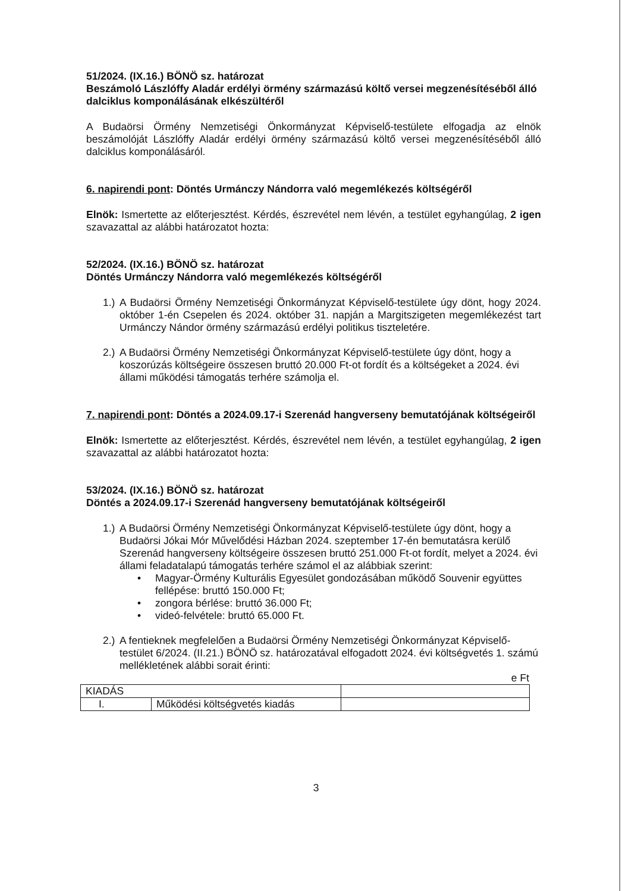51/2024. (IX.16.) BÖNÖ sz. határozat
Beszámoló Lászlóffy Aladár erdélyi örmény származású költő versei megzenésítéséből álló dalciklus komponálásának elkészültéről
A Budaörsi Örmény Nemzetiségi Önkormányzat Képviselő-testülete elfogadja az elnök beszámolóját Lászlóffy Aladár erdélyi örmény származású költő versei megzenésítéséből álló dalciklus komponálásáról.
6. napirendi pont: Döntés Urmánczy Nándorra való megemlékezés költségéről
Elnök: Ismertette az előterjesztést. Kérdés, észrevétel nem lévén, a testület egyhangúlag, 2 igen szavazattal az alábbi határozatot hozta:
52/2024. (IX.16.) BÖNÖ sz. határozat
Döntés Urmánczy Nándorra való megemlékezés költségéről
1.) A Budaörsi Örmény Nemzetiségi Önkormányzat Képviselő-testülete úgy dönt, hogy 2024. október 1-én Csepelen és 2024. október 31. napján a Margitszigeten megemlékezést tart Urmánczy Nándor örmény származású erdélyi politikus tiszteletére.
2.) A Budaörsi Örmény Nemzetiségi Önkormányzat Képviselő-testülete úgy dönt, hogy a koszorúzás költségeire összesen bruttó 20.000 Ft-ot fordít és a költségeket a 2024. évi állami működési támogatás terhére számolja el.
7. napirendi pont: Döntés a 2024.09.17-i Szerenád hangverseny bemutatójának költségeiről
Elnök: Ismertette az előterjesztést. Kérdés, észrevétel nem lévén, a testület egyhangúlag, 2 igen szavazattal az alábbi határozatot hozta:
53/2024. (IX.16.) BÖNÖ sz. határozat
Döntés a 2024.09.17-i Szerenád hangverseny bemutatójának költségeiről
1.) A Budaörsi Örmény Nemzetiségi Önkormányzat Képviselő-testülete úgy dönt, hogy a Budaörsi Jókai Mór Művelődési Házban 2024. szeptember 17-én bemutatásra kerülő Szerenád hangverseny költségeire összesen bruttó 251.000 Ft-ot fordít, melyet a 2024. évi állami feladatalapú támogatás terhére számol el az alábbiak szerint:
• Magyar-Örmény Kulturális Egyesület gondozásában működő Souvenir együttes fellépése: bruttó 150.000 Ft;
• zongora bérlése: bruttó 36.000 Ft;
• videó-felvétele: bruttó 65.000 Ft.
2.) A fentieknek megfelelően a Budaörsi Örmény Nemzetiségi Önkormányzat Képviselő-testület 6/2024. (II.21.) BÖNÖ sz. határozatával elfogadott 2024. évi költségvetés 1. számú mellékletének alábbi sorait érinti:
e Ft
| KIADÁS | | |
| I. | Működési költségvetés kiadás | |
3